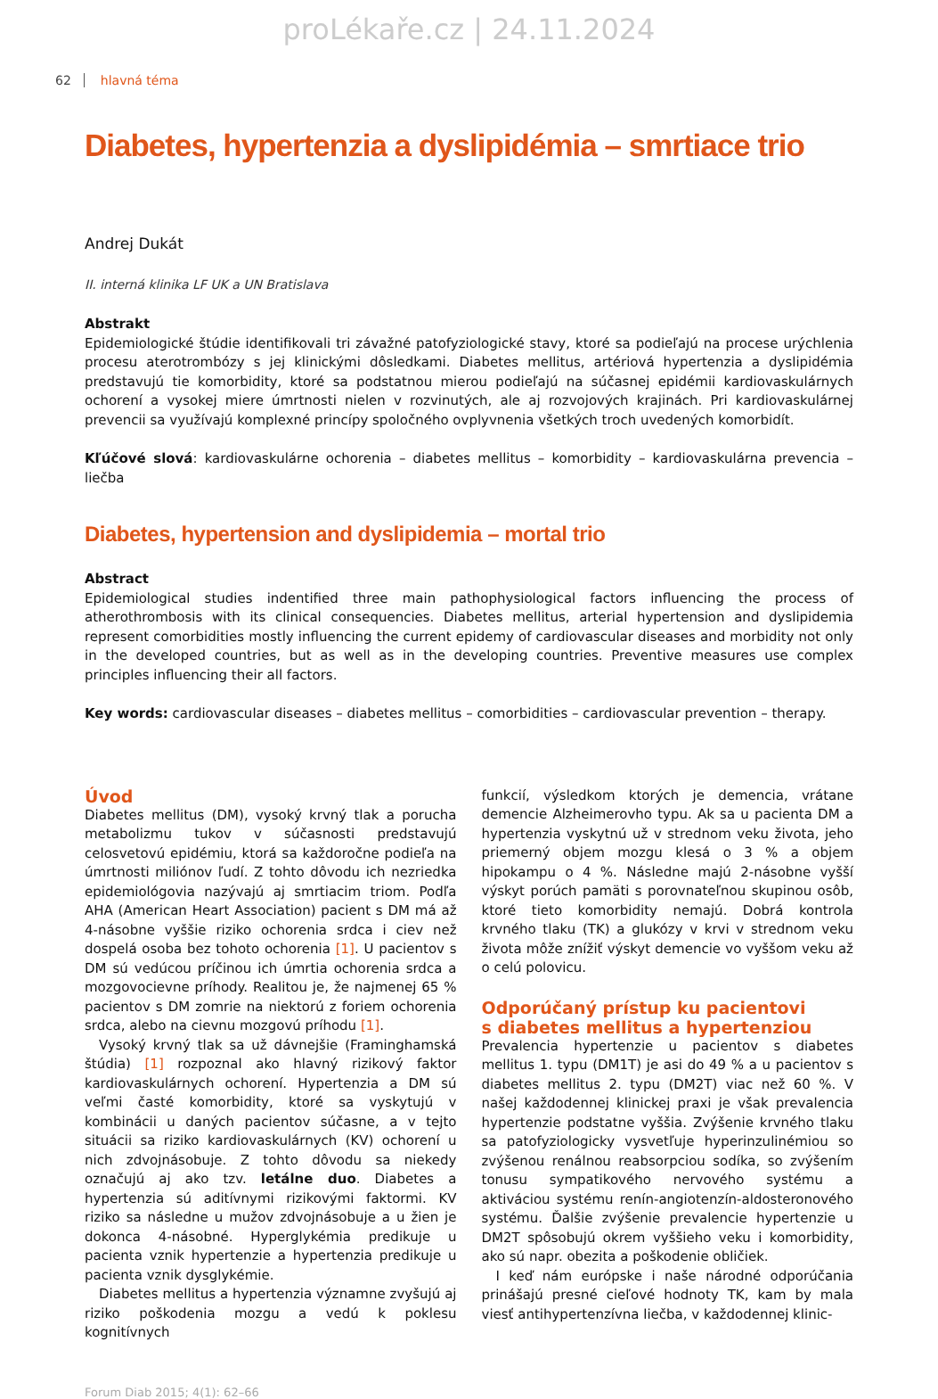proLékaře.cz | 24.11.2024
62 hlavná téma
Diabetes, hypertenzia a dyslipidémia – smrtiace trio
Andrej Dukát
II. interná klinika LF UK a UN Bratislava
Abstrakt
Epidemiologické štúdie identifikovali tri závažné patofyziologické stavy, ktoré sa podieľajú na procese urýchlenia procesu aterotrombózy s jej klinickými dôsledkami. Diabetes mellitus, artériová hypertenzia a dyslipidémia predstavujú tie komorbidity, ktoré sa podstatnou mierou podieľajú na súčasnej epidémii kardiovaskulárnych ochorení a vysokej miere úmrtnosti nielen v rozvinutých, ale aj rozvojových krajinách. Pri kardiovaskulárnej prevencii sa využívajú komplexné princípy spoločného ovplyvnenia všetkých troch uvedených komorbidít.
Kľúčové slová: kardiovaskulárne ochorenia – diabetes mellitus – komorbidity – kardiovaskulárna prevencia – liečba
Diabetes, hypertension and dyslipidemia – mortal trio
Abstract
Epidemiological studies indentified three main pathophysiological factors influencing the process of atherothrombosis with its clinical consequencies. Diabetes mellitus, arterial hypertension and dyslipidemia represent comorbidities mostly influencing the current epidemy of cardiovascular diseases and morbidity not only in the developed countries, but as well as in the developing countries. Preventive measures use complex principles influencing their all factors.
Key words: cardiovascular diseases – diabetes mellitus – comorbidities – cardiovascular prevention – therapy.
Úvod
Diabetes mellitus (DM), vysoký krvný tlak a porucha metabolizmu tukov v súčasnosti predstavujú celosvetovú epidémiu, ktorá sa každoročne podieľa na úmrtnosti miliónov ľudí. Z tohto dôvodu ich nezriedka epidemiológovia nazývajú aj smrtiacim triom. Podľa AHA (American Heart Association) pacient s DM má až 4-násobne vyššie riziko ochorenia srdca i ciev než dospelá osoba bez tohoto ochorenia [1]. U pacientov s DM sú vedúcou príčinou ich úmrtia ochorenia srdca a mozgovocievne príhody. Realitou je, že najmenej 65 % pacientov s DM zomrie na niektorú z foriem ochorenia srdca, alebo na cievnu mozgovú príhodu [1].
Vysoký krvný tlak sa už dávnejšie (Framinghamská štúdia) [1] rozpoznal ako hlavný rizikový faktor kardiovaskulárnych ochorení. Hypertenzia a DM sú veľmi časté komorbidity, ktoré sa vyskytujú v kombinácii u daných pacientov súčasne, a v tejto situácii sa riziko kardiovaskulárnych (KV) ochorení u nich zdvojnásobuje. Z tohto dôvodu sa niekedy označujú aj ako tzv. letálne duo. Diabetes a hypertenzia sú aditívnymi rizikovými faktormi. KV riziko sa následne u mužov zdvojnásobuje a u žien je dokonca 4-násobné. Hyperglykémia predikuje u pacienta vznik hypertenzie a hypertenzia predikuje u pacienta vznik dysglykémie.
Diabetes mellitus a hypertenzia významne zvyšujú aj riziko poškodenia mozgu a vedú k poklesu kognitívnych
funkcií, výsledkom ktorých je demencia, vrátane demencie Alzheimerovho typu. Ak sa u pacienta DM a hypertenzia vyskytnú už v strednom veku života, jeho priemerný objem mozgu klesá o 3 % a objem hipokampu o 4 %. Následne majú 2-násobne vyšší výskyt porúch pamäti s porovnateľnou skupinou osôb, ktoré tieto komorbidity nemajú. Dobrá kontrola krvného tlaku (TK) a glukózy v krvi v strednom veku života môže znížiť výskyt demencie vo vyššom veku až o celú polovicu.
Odporúčaný prístup ku pacientovi
s diabetes mellitus a hypertenziou
Prevalencia hypertenzie u pacientov s diabetes mellitus 1. typu (DM1T) je asi do 49 % a u pacientov s diabetes mellitus 2. typu (DM2T) viac než 60 %. V našej každodennej klinickej praxi je však prevalencia hypertenzie podstatne vyššia. Zvýšenie krvného tlaku sa patofyziologicky vysvetľuje hyperinzulinémiou so zvýšenou renálnou reabsorpciou sodíka, so zvýšením tonusu sympatikového nervového systému a aktiváciou systému renín-angiotenzín-aldosteronového systému. Ďalšie zvýšenie prevalencie hypertenzie u DM2T spôsobujú okrem vyššieho veku i komorbidity, ako sú napr. obezita a poškodenie obličiek.
I keď nám európske i naše národné odporúčania prinášajú presné cieľové hodnoty TK, kam by mala viesť antihypertenzívna liečba, v každodennej klinic-
Forum Diab 2015; 4(1): 62–66